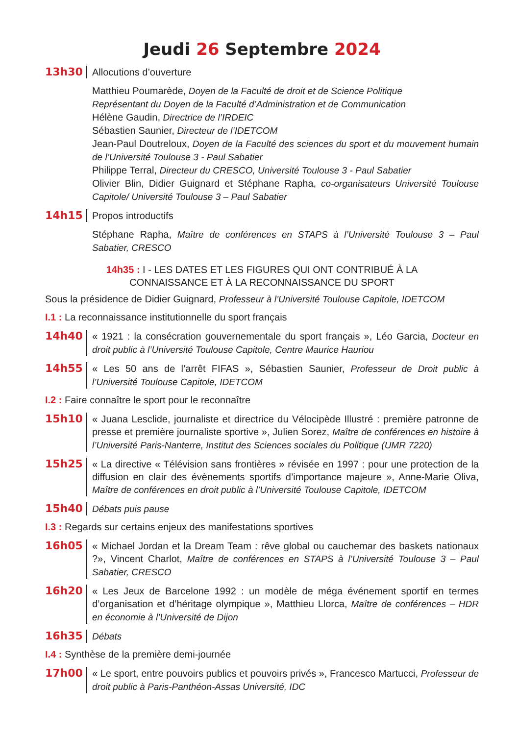Jeudi 26 Septembre 2024
13h30 Allocutions d’ouverture
Matthieu Poumarède, Doyen de la Faculté de droit et de Science Politique
Représentant du Doyen de la Faculté d’Administration et de Communication
Hélène Gaudin, Directrice de l’IRDEIC
Sébastien Saunier, Directeur de l’IDETCOM
Jean-Paul Doutreloux, Doyen de la Faculté des sciences du sport et du mouvement humain de l’Université Toulouse 3 - Paul Sabatier
Philippe Terral, Directeur du CRESCO, Université Toulouse 3 - Paul Sabatier
Olivier Blin, Didier Guignard et Stéphane Rapha, co-organisateurs Université Toulouse Capitole/ Université Toulouse 3 – Paul Sabatier
14h15 Propos introductifs
Stéphane Rapha, Maître de conférences en STAPS à l’Université Toulouse 3 – Paul Sabatier, CRESCO
14h35 : I - LES DATES ET LES FIGURES QUI ONT CONTRIBUÉ À LA
CONNAISSANCE ET À LA RECONNAISSANCE DU SPORT
Sous la présidence de Didier Guignard, Professeur à l’Université Toulouse Capitole, IDETCOM
I.1 : La reconnaissance institutionnelle du sport français
14h40 « 1921 : la consécration gouvernementale du sport français », Léo Garcia, Docteur en droit public à l’Université Toulouse Capitole, Centre Maurice Hauriou
14h55 « Les 50 ans de l’arrêt FIFAS », Sébastien Saunier, Professeur de Droit public à l’Université Toulouse Capitole, IDETCOM
I.2 : Faire connaître le sport pour le reconnaître
15h10 « Juana Lesclide, journaliste et directrice du Vélocipède Illustré : première patronne de presse et première journaliste sportive », Julien Sorez, Maître de conférences en histoire à l’Université Paris-Nanterre, Institut des Sciences sociales du Politique (UMR 7220)
15h25 « La directive « Télévision sans frontières » révisée en 1997 : pour une protection de la diffusion en clair des évènements sportifs d’importance majeure », Anne-Marie Oliva, Maître de conférences en droit public à l’Université Toulouse Capitole, IDETCOM
15h40
Débats puis pause
I.3 : Regards sur certains enjeux des manifestations sportives
16h05 « Michael Jordan et la Dream Team : rêve global ou cauchemar des baskets nationaux ?», Vincent Charlot, Maître de conférences en STAPS à l’Université Toulouse 3 – Paul Sabatier, CRESCO
16h20 « Les Jeux de Barcelone 1992 : un modèle de méga événement sportif en termes d’organisation et d’héritage olympique », Matthieu Llorca, Maître de conférences – HDR en économie à l’Université de Dijon
16h35
Débats
I.4 : Synthèse de la première demi-journée
17h00 « Le sport, entre pouvoirs publics et pouvoirs privés », Francesco Martucci, Professeur de droit public à Paris-Panthéon-Assas Université, IDC